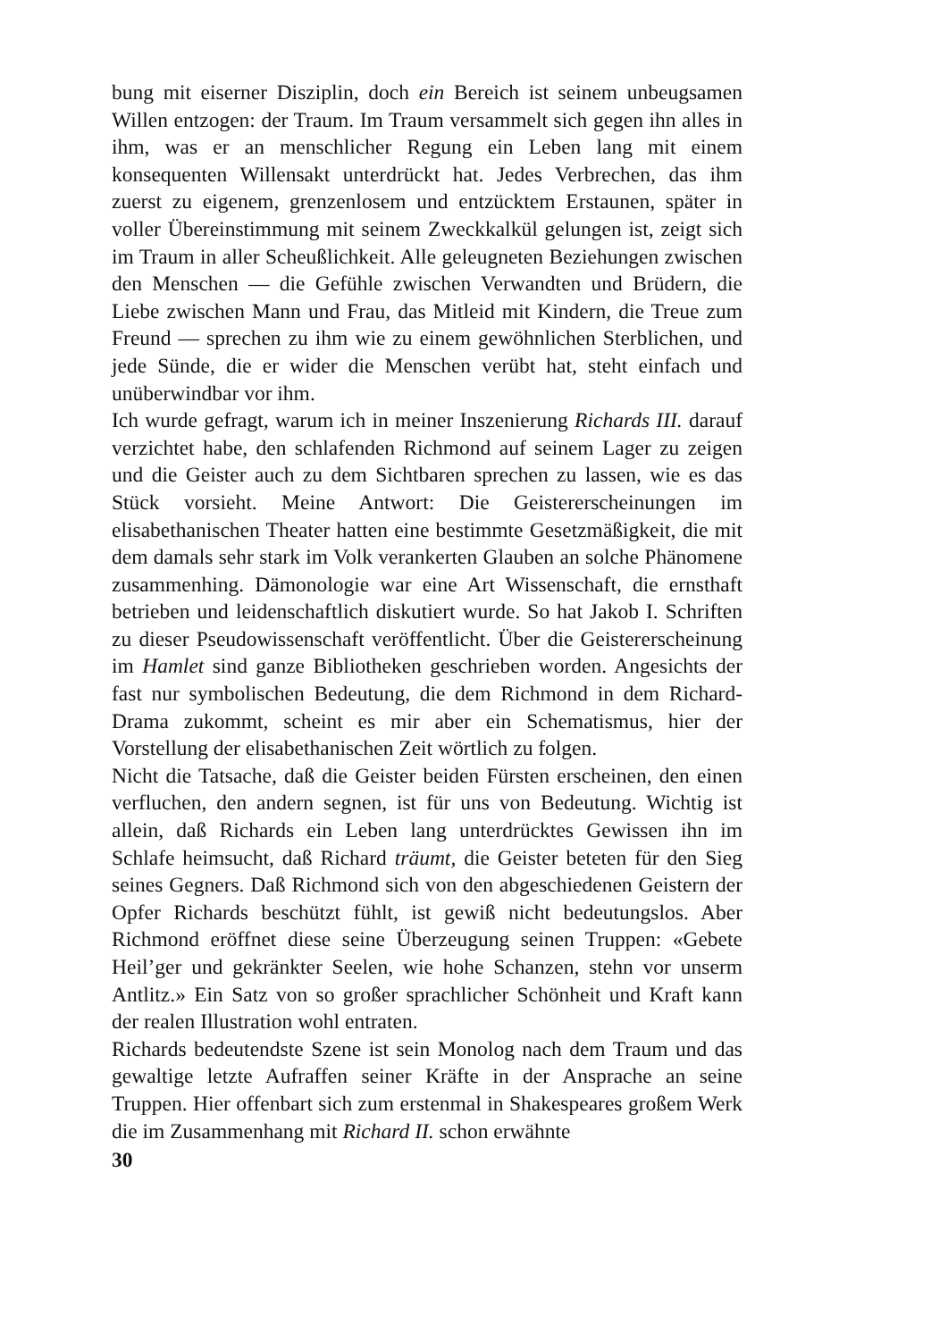bung mit eiserner Disziplin, doch ein Bereich ist seinem unbeugsamen Willen entzogen: der Traum. Im Traum versammelt sich gegen ihn alles in ihm, was er an menschlicher Regung ein Leben lang mit einem konsequenten Willensakt unterdrückt hat. Jedes Verbrechen, das ihm zuerst zu eigenem, grenzenlosem und entzücktem Erstaunen, später in voller Übereinstimmung mit seinem Zweckkalkül gelungen ist, zeigt sich im Traum in aller Scheußlichkeit. Alle geleugneten Beziehungen zwischen den Menschen — die Gefühle zwischen Verwandten und Brüdern, die Liebe zwischen Mann und Frau, das Mitleid mit Kindern, die Treue zum Freund — sprechen zu ihm wie zu einem gewöhnlichen Sterblichen, und jede Sünde, die er wider die Menschen verübt hat, steht einfach und unüberwindbar vor ihm.
Ich wurde gefragt, warum ich in meiner Inszenierung Richards III. darauf verzichtet habe, den schlafenden Richmond auf seinem Lager zu zeigen und die Geister auch zu dem Sichtbaren sprechen zu lassen, wie es das Stück vorsieht. Meine Antwort: Die Geistererscheinungen im elisabethanischen Theater hatten eine bestimmte Gesetzmäßigkeit, die mit dem damals sehr stark im Volk verankerten Glauben an solche Phänomene zusammenhing. Dämonologie war eine Art Wissenschaft, die ernsthaft betrieben und leidenschaftlich diskutiert wurde. So hat Jakob I. Schriften zu dieser Pseudowissenschaft veröffentlicht. Über die Geistererscheinung im Hamlet sind ganze Bibliotheken geschrieben worden. Angesichts der fast nur symbolischen Bedeutung, die dem Richmond in dem Richard-Drama zukommt, scheint es mir aber ein Schematismus, hier der Vorstellung der elisabethanischen Zeit wörtlich zu folgen.
Nicht die Tatsache, daß die Geister beiden Fürsten erscheinen, den einen verfluchen, den andern segnen, ist für uns von Bedeutung. Wichtig ist allein, daß Richards ein Leben lang unterdrücktes Gewissen ihn im Schlafe heimsucht, daß Richard träumt, die Geister beteten für den Sieg seines Gegners. Daß Richmond sich von den abgeschiedenen Geistern der Opfer Richards beschützt fühlt, ist gewiß nicht bedeutungslos. Aber Richmond eröffnet diese seine Überzeugung seinen Truppen: «Gebete Heil’ger und gekränkter Seelen, wie hohe Schanzen, stehn vor unserm Antlitz.» Ein Satz von so großer sprachlicher Schönheit und Kraft kann der realen Illustration wohl entraten.
Richards bedeutendste Szene ist sein Monolog nach dem Traum und das gewaltige letzte Aufraffen seiner Kräfte in der Ansprache an seine Truppen. Hier offenbart sich zum erstenmal in Shakespeares großem Werk die im Zusammenhang mit Richard II. schon erwähnte
30